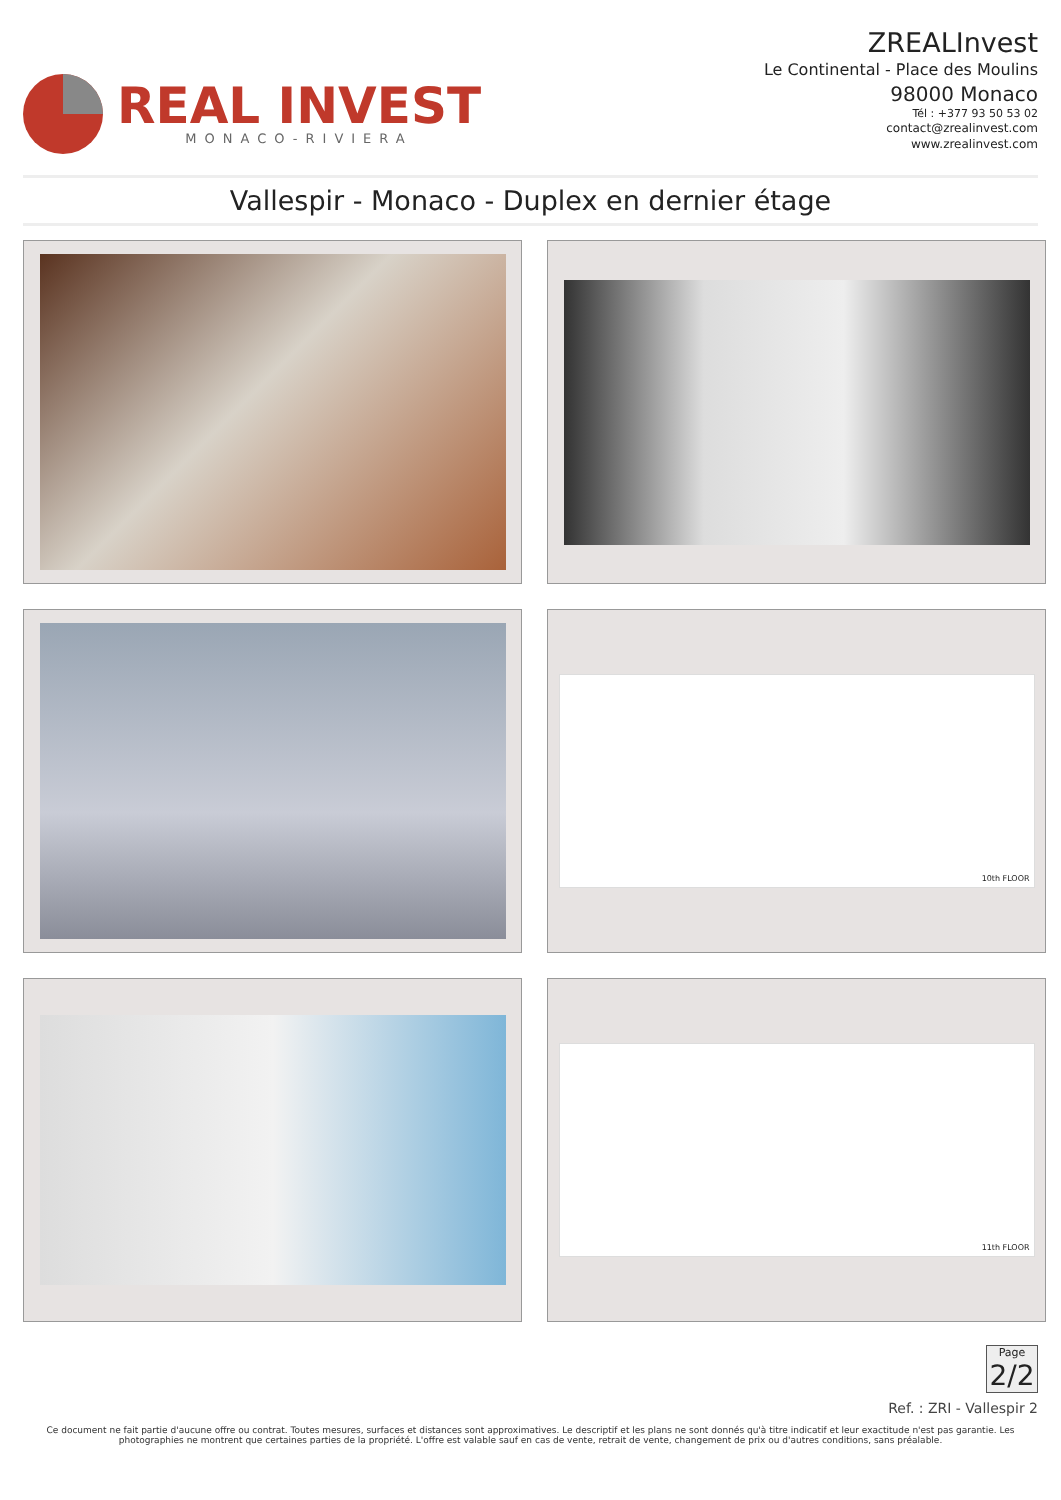REAL INVEST
MONACO-RIVIERA
ZREALInvest
Le Continental - Place des Moulins
98000 Monaco
Tél : +377 93 50 53 02
contact@zrealinvest.com
www.zrealinvest.com
Vallespir - Monaco - Duplex en dernier étage
10th FLOOR
11th FLOOR
Page
2/2
Ref. : ZRI - Vallespir 2
Ce document ne fait partie d'aucune offre ou contrat. Toutes mesures, surfaces et distances sont approximatives. Le descriptif et les plans ne sont donnés qu'à titre indicatif et leur exactitude n'est pas garantie. Les photographies ne montrent que certaines parties de la propriété. L'offre est valable sauf en cas de vente, retrait de vente, changement de prix ou d'autres conditions, sans préalable.